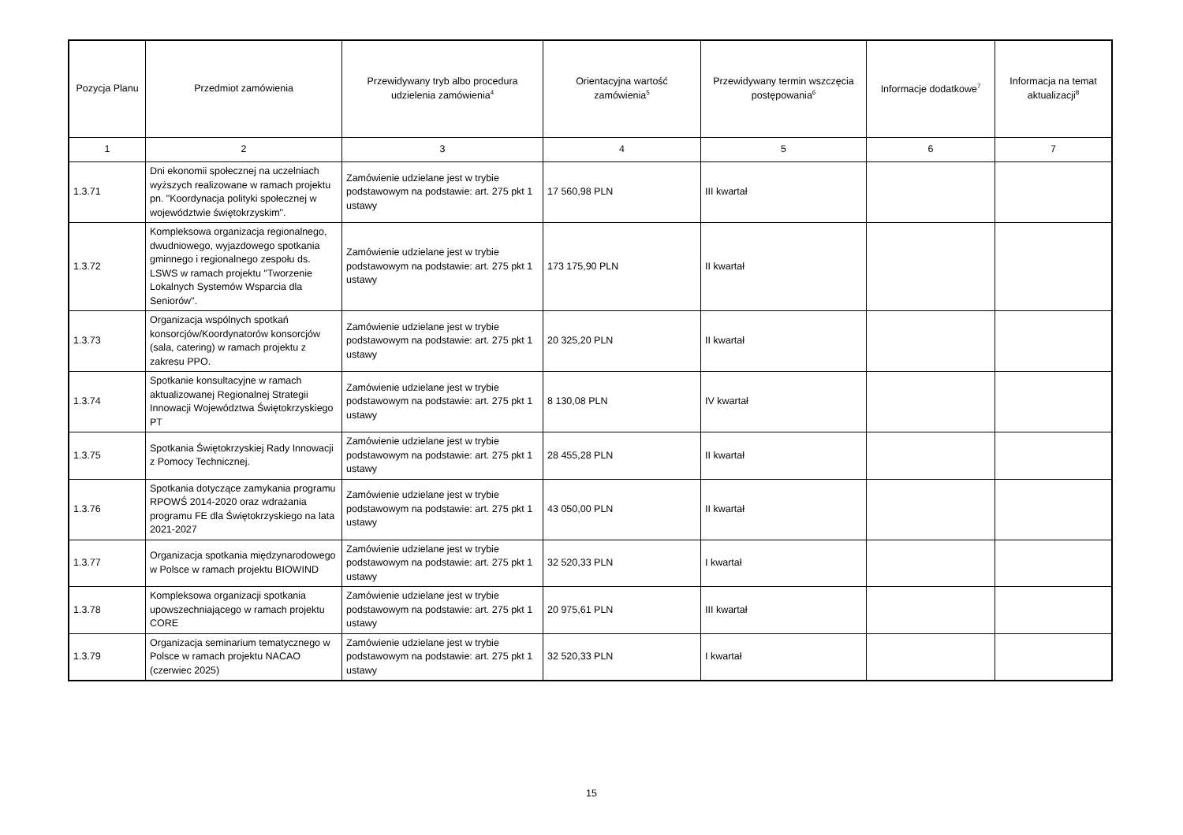| Pozycja Planu | Przedmiot zamówienia | Przewidywany tryb albo procedura udzielenia zamówienia<sup>4</sup> | Orientacyjna wartość zamówienia<sup>5</sup> | Przewidywany termin wszczęcia postępowania<sup>6</sup> | Informacje dodatkowe<sup>7</sup> | Informacja na temat aktualizacji<sup>8</sup> |
| --- | --- | --- | --- | --- | --- | --- |
| 1 | 2 | 3 | 4 | 5 | 6 | 7 |
| 1.3.71 | Dni ekonomii społecznej na uczelniach wyższych realizowane w ramach projektu pn. "Koordynacja polityki społecznej w województwie świętokrzyskim". | Zamówienie udzielane jest w trybie podstawowym na podstawie: art. 275 pkt 1 ustawy | 17 560,98 PLN | III kwartał | | |
| 1.3.72 | Kompleksowa organizacja regionalnego, dwudniowego, wyjazdowego spotkania gminnego i regionalnego zespołu ds. LSWS w ramach projektu "Tworzenie Lokalnych Systemów Wsparcia dla Seniorów". | Zamówienie udzielane jest w trybie podstawowym na podstawie: art. 275 pkt 1 ustawy | 173 175,90 PLN | II kwartał | | |
| 1.3.73 | Organizacja wspólnych spotkań konsorcjów/Koordynatorów konsorcjów (sala, catering) w ramach projektu z zakresu PPO. | Zamówienie udzielane jest w trybie podstawowym na podstawie: art. 275 pkt 1 ustawy | 20 325,20 PLN | II kwartał | | |
| 1.3.74 | Spotkanie konsultacyjne w ramach aktualizowanej Regionalnej Strategii Innowacji Województwa Świętokrzyskiego PT | Zamówienie udzielane jest w trybie podstawowym na podstawie: art. 275 pkt 1 ustawy | 8 130,08 PLN | IV kwartał | | |
| 1.3.75 | Spotkania Świętokrzyskiej Rady Innowacji z Pomocy Technicznej. | Zamówienie udzielane jest w trybie podstawowym na podstawie: art. 275 pkt 1 ustawy | 28 455,28 PLN | II kwartał | | |
| 1.3.76 | Spotkania dotyczące zamykania programu RPOWŚ 2014-2020 oraz wdrażania programu FE dla Świętokrzyskiego na lata 2021-2027 | Zamówienie udzielane jest w trybie podstawowym na podstawie: art. 275 pkt 1 ustawy | 43 050,00 PLN | II kwartał | | |
| 1.3.77 | Organizacja spotkania międzynarodowego w Polsce w ramach projektu BIOWIND | Zamówienie udzielane jest w trybie podstawowym na podstawie: art. 275 pkt 1 ustawy | 32 520,33 PLN | I kwartał | | |
| 1.3.78 | Kompleksowa organizacji spotkania upowszechniającego w ramach projektu CORE | Zamówienie udzielane jest w trybie podstawowym na podstawie: art. 275 pkt 1 ustawy | 20 975,61 PLN | III kwartał | | |
| 1.3.79 | Organizacja seminarium tematycznego w Polsce w ramach projektu NACAO (czerwiec 2025) | Zamówienie udzielane jest w trybie podstawowym na podstawie: art. 275 pkt 1 ustawy | 32 520,33 PLN | I kwartał | | |
15